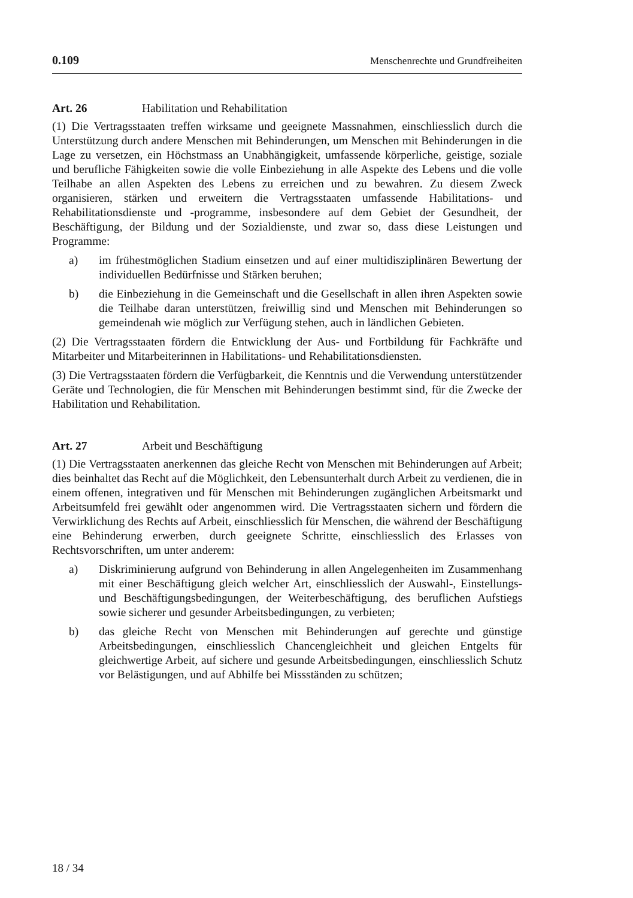0.109 Menschenrechte und Grundfreiheiten
Art. 26 Habilitation und Rehabilitation
(1) Die Vertragsstaaten treffen wirksame und geeignete Massnahmen, einschliesslich durch die Unterstützung durch andere Menschen mit Behinderungen, um Menschen mit Behinderungen in die Lage zu versetzen, ein Höchstmass an Unabhängigkeit, umfassende körperliche, geistige, soziale und berufliche Fähigkeiten sowie die volle Einbeziehung in alle Aspekte des Lebens und die volle Teilhabe an allen Aspekten des Lebens zu erreichen und zu bewahren. Zu diesem Zweck organisieren, stärken und erweitern die Vertragsstaaten umfassende Habilitations- und Rehabilitationsdienste und -programme, insbesondere auf dem Gebiet der Gesundheit, der Beschäftigung, der Bildung und der Sozialdienste, und zwar so, dass diese Leistungen und Programme:
a) im frühestmöglichen Stadium einsetzen und auf einer multidisziplinären Bewertung der individuellen Bedürfnisse und Stärken beruhen;
b) die Einbeziehung in die Gemeinschaft und die Gesellschaft in allen ihren Aspekten sowie die Teilhabe daran unterstützen, freiwillig sind und Menschen mit Behinderungen so gemeindenah wie möglich zur Verfügung stehen, auch in ländlichen Gebieten.
(2) Die Vertragsstaaten fördern die Entwicklung der Aus- und Fortbildung für Fachkräfte und Mitarbeiter und Mitarbeiterinnen in Habilitations- und Rehabilitationsdiensten.
(3) Die Vertragsstaaten fördern die Verfügbarkeit, die Kenntnis und die Verwendung unterstützender Geräte und Technologien, die für Menschen mit Behinderungen bestimmt sind, für die Zwecke der Habilitation und Rehabilitation.
Art. 27 Arbeit und Beschäftigung
(1) Die Vertragsstaaten anerkennen das gleiche Recht von Menschen mit Behinderungen auf Arbeit; dies beinhaltet das Recht auf die Möglichkeit, den Lebensunterhalt durch Arbeit zu verdienen, die in einem offenen, integrativen und für Menschen mit Behinderungen zugänglichen Arbeitsmarkt und Arbeitsumfeld frei gewählt oder angenommen wird. Die Vertragsstaaten sichern und fördern die Verwirklichung des Rechts auf Arbeit, einschliesslich für Menschen, die während der Beschäftigung eine Behinderung erwerben, durch geeignete Schritte, einschliesslich des Erlasses von Rechtsvorschriften, um unter anderem:
a) Diskriminierung aufgrund von Behinderung in allen Angelegenheiten im Zusammenhang mit einer Beschäftigung gleich welcher Art, einschliesslich der Auswahl-, Einstellungs- und Beschäftigungsbedingungen, der Weiterbeschäftigung, des beruflichen Aufstiegs sowie sicherer und gesunder Arbeitsbedingungen, zu verbieten;
b) das gleiche Recht von Menschen mit Behinderungen auf gerechte und günstige Arbeitsbedingungen, einschliesslich Chancengleichheit und gleichen Entgelts für gleichwertige Arbeit, auf sichere und gesunde Arbeitsbedingungen, einschliesslich Schutz vor Belästigungen, und auf Abhilfe bei Missständen zu schützen;
18 / 34